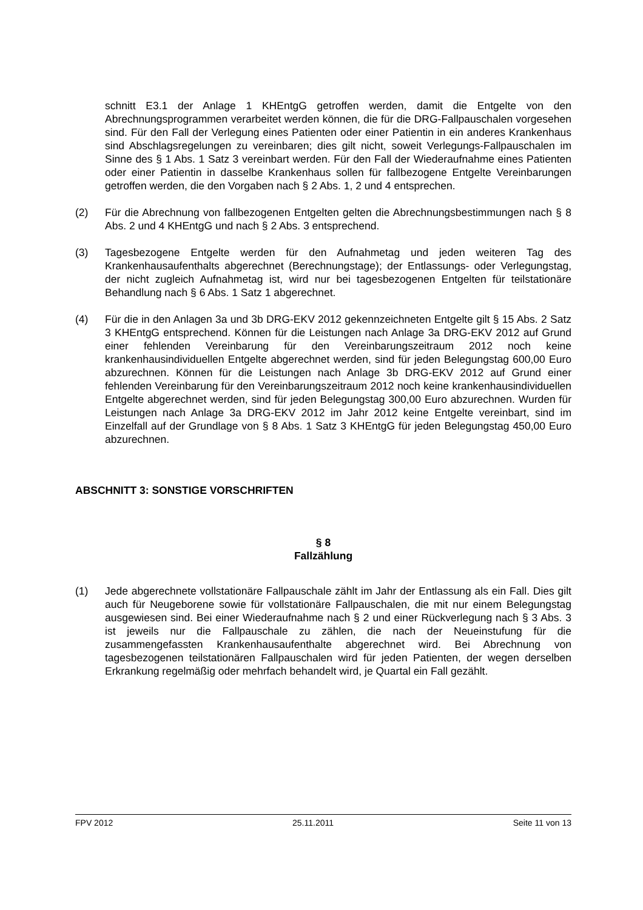schnitt E3.1 der Anlage 1 KHEntgG getroffen werden, damit die Entgelte von den Abrechnungsprogrammen verarbeitet werden können, die für die DRG-Fallpauschalen vorgesehen sind. Für den Fall der Verlegung eines Patienten oder einer Patientin in ein anderes Krankenhaus sind Abschlagsregelungen zu vereinbaren; dies gilt nicht, soweit Verlegungs-Fallpauschalen im Sinne des § 1 Abs. 1 Satz 3 vereinbart werden. Für den Fall der Wiederaufnahme eines Patienten oder einer Patientin in dasselbe Krankenhaus sollen für fallbezogene Entgelte Vereinbarungen getroffen werden, die den Vorgaben nach § 2 Abs. 1, 2 und 4 entsprechen.
(2) Für die Abrechnung von fallbezogenen Entgelten gelten die Abrechnungsbestimmungen nach § 8 Abs. 2 und 4 KHEntgG und nach § 2 Abs. 3 entsprechend.
(3) Tagesbezogene Entgelte werden für den Aufnahmetag und jeden weiteren Tag des Krankenhausaufenthalts abgerechnet (Berechnungstage); der Entlassungs- oder Verlegungstag, der nicht zugleich Aufnahmetag ist, wird nur bei tagesbezogenen Entgelten für teilstationäre Behandlung nach § 6 Abs. 1 Satz 1 abgerechnet.
(4) Für die in den Anlagen 3a und 3b DRG-EKV 2012 gekennzeichneten Entgelte gilt § 15 Abs. 2 Satz 3 KHEntgG entsprechend. Können für die Leistungen nach Anlage 3a DRG-EKV 2012 auf Grund einer fehlenden Vereinbarung für den Vereinbarungszeitraum 2012 noch keine krankenhausindividuellen Entgelte abgerechnet werden, sind für jeden Belegungstag 600,00 Euro abzurechnen. Können für die Leistungen nach Anlage 3b DRG-EKV 2012 auf Grund einer fehlenden Vereinbarung für den Vereinbarungszeitraum 2012 noch keine krankenhausindividuellen Entgelte abgerechnet werden, sind für jeden Belegungstag 300,00 Euro abzurechnen. Wurden für Leistungen nach Anlage 3a DRG-EKV 2012 im Jahr 2012 keine Entgelte vereinbart, sind im Einzelfall auf der Grundlage von § 8 Abs. 1 Satz 3 KHEntgG für jeden Belegungstag 450,00 Euro abzurechnen.
ABSCHNITT 3: SONSTIGE VORSCHRIFTEN
§ 8
Fallzählung
(1) Jede abgerechnete vollstationäre Fallpauschale zählt im Jahr der Entlassung als ein Fall. Dies gilt auch für Neugeborene sowie für vollstationäre Fallpauschalen, die mit nur einem Belegungstag ausgewiesen sind. Bei einer Wiederaufnahme nach § 2 und einer Rückverlegung nach § 3 Abs. 3 ist jeweils nur die Fallpauschale zu zählen, die nach der Neueinstufung für die zusammengefassten Krankenhausaufenthalte abgerechnet wird. Bei Abrechnung von tagesbezogenen teilstationären Fallpauschalen wird für jeden Patienten, der wegen derselben Erkrankung regelmäßig oder mehrfach behandelt wird, je Quartal ein Fall gezählt.
FPV 2012 25.11.2011 Seite 11 von 13